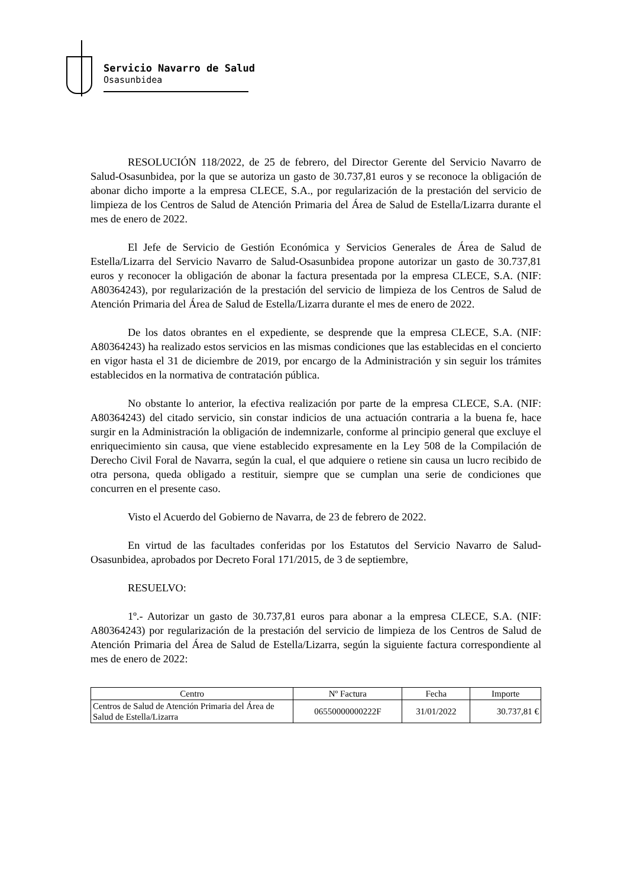Servicio Navarro de Salud
Osasunbidea
RESOLUCIÓN 118/2022, de 25 de febrero, del Director Gerente del Servicio Navarro de Salud-Osasunbidea, por la que se autoriza un gasto de 30.737,81 euros y se reconoce la obligación de abonar dicho importe a la empresa CLECE, S.A., por regularización de la prestación del servicio de limpieza de los Centros de Salud de Atención Primaria del Área de Salud de Estella/Lizarra durante el mes de enero de 2022.
El Jefe de Servicio de Gestión Económica y Servicios Generales de Área de Salud de Estella/Lizarra del Servicio Navarro de Salud-Osasunbidea propone autorizar un gasto de 30.737,81 euros y reconocer la obligación de abonar la factura presentada por la empresa CLECE, S.A. (NIF: A80364243), por regularización de la prestación del servicio de limpieza de los Centros de Salud de Atención Primaria del Área de Salud de Estella/Lizarra durante el mes de enero de 2022.
De los datos obrantes en el expediente, se desprende que la empresa CLECE, S.A. (NIF: A80364243) ha realizado estos servicios en las mismas condiciones que las establecidas en el concierto en vigor hasta el 31 de diciembre de 2019, por encargo de la Administración y sin seguir los trámites establecidos en la normativa de contratación pública.
No obstante lo anterior, la efectiva realización por parte de la empresa CLECE, S.A. (NIF: A80364243) del citado servicio, sin constar indicios de una actuación contraria a la buena fe, hace surgir en la Administración la obligación de indemnizarle, conforme al principio general que excluye el enriquecimiento sin causa, que viene establecido expresamente en la Ley 508 de la Compilación de Derecho Civil Foral de Navarra, según la cual, el que adquiere o retiene sin causa un lucro recibido de otra persona, queda obligado a restituir, siempre que se cumplan una serie de condiciones que concurren en el presente caso.
Visto el Acuerdo del Gobierno de Navarra, de 23 de febrero de 2022.
En virtud de las facultades conferidas por los Estatutos del Servicio Navarro de Salud-Osasunbidea, aprobados por Decreto Foral 171/2015, de 3 de septiembre,
RESUELVO:
1º.- Autorizar un gasto de 30.737,81 euros para abonar a la empresa CLECE, S.A. (NIF: A80364243) por regularización de la prestación del servicio de limpieza de los Centros de Salud de Atención Primaria del Área de Salud de Estella/Lizarra, según la siguiente factura correspondiente al mes de enero de 2022:
| Centro | Nº Factura | Fecha | Importe |
| --- | --- | --- | --- |
| Centros de Salud de Atención Primaria del Área de Salud de Estella/Lizarra | 06550000000222F | 31/01/2022 | 30.737,81 € |